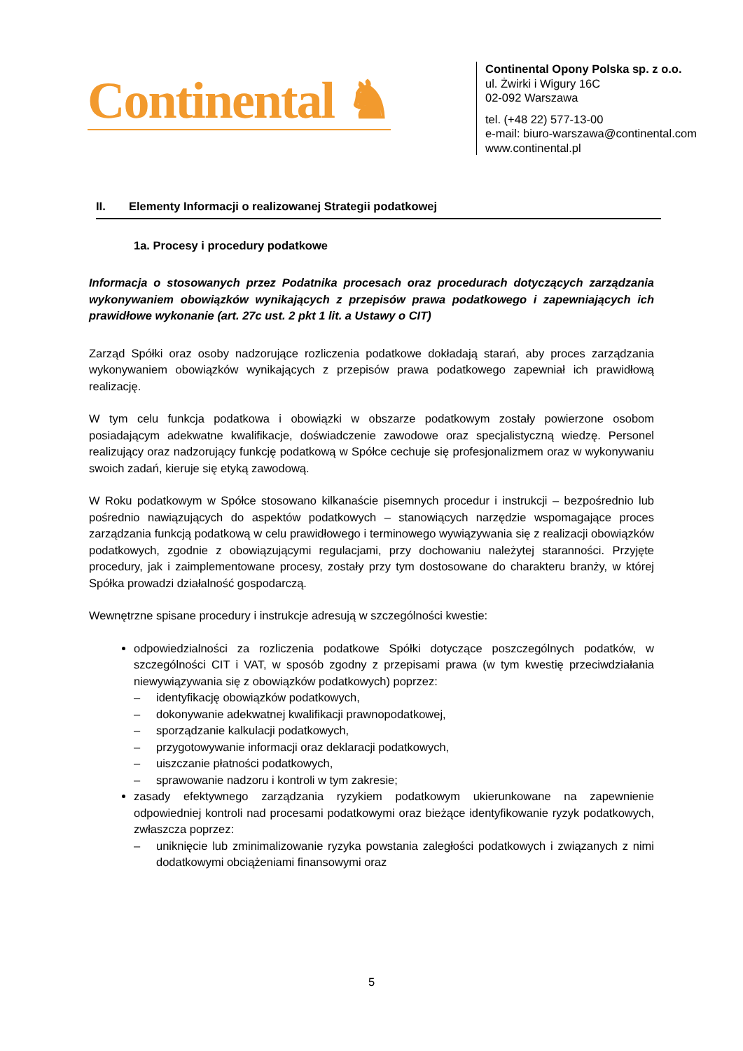Continental ♞
Continental Opony Polska sp. z o.o.
ul. Żwirki i Wigury 16C
02-092 Warszawa
tel. (+48 22) 577-13-00
e-mail: biuro-warszawa@continental.com
www.continental.pl
II. Elementy Informacji o realizowanej Strategii podatkowej
1a. Procesy i procedury podatkowe
Informacja o stosowanych przez Podatnika procesach oraz procedurach dotyczących zarządzania wykonywaniem obowiązków wynikających z przepisów prawa podatkowego i zapewniających ich prawidłowe wykonanie (art. 27c ust. 2 pkt 1 lit. a Ustawy o CIT)
Zarząd Spółki oraz osoby nadzorujące rozliczenia podatkowe dokładają starań, aby proces zarządzania wykonywaniem obowiązków wynikających z przepisów prawa podatkowego zapewniał ich prawidłową realizację.
W tym celu funkcja podatkowa i obowiązki w obszarze podatkowym zostały powierzone osobom posiadającym adekwatne kwalifikacje, doświadczenie zawodowe oraz specjalistyczną wiedzę. Personel realizujący oraz nadzorujący funkcję podatkową w Spółce cechuje się profesjonalizmem oraz w wykonywaniu swoich zadań, kieruje się etyką zawodową.
W Roku podatkowym w Spółce stosowano kilkanaście pisemnych procedur i instrukcji – bezpośrednio lub pośrednio nawiązujących do aspektów podatkowych – stanowiących narzędzie wspomagające proces zarządzania funkcją podatkową w celu prawidłowego i terminowego wywiązywania się z realizacji obowiązków podatkowych, zgodnie z obowiązującymi regulacjami, przy dochowaniu należytej staranności. Przyjęte procedury, jak i zaimplementowane procesy, zostały przy tym dostosowane do charakteru branży, w której Spółka prowadzi działalność gospodarczą.
Wewnętrzne spisane procedury i instrukcje adresują w szczególności kwestie:
odpowiedzialności za rozliczenia podatkowe Spółki dotyczące poszczególnych podatków, w szczególności CIT i VAT, w sposób zgodny z przepisami prawa (w tym kwestię przeciwdziałania niewywiązywania się z obowiązków podatkowych) poprzez:
– identyfikację obowiązków podatkowych,
– dokonywanie adekwatnej kwalifikacji prawnopodatkowej,
– sporządzanie kalkulacji podatkowych,
– przygotowywanie informacji oraz deklaracji podatkowych,
– uiszczanie płatności podatkowych,
– sprawowanie nadzoru i kontroli w tym zakresie;
zasady efektywnego zarządzania ryzykiem podatkowym ukierunkowane na zapewnienie odpowiedniej kontroli nad procesami podatkowymi oraz bieżące identyfikowanie ryzyk podatkowych, zwłaszcza poprzez:
– uniknięcie lub zminimalizowanie ryzyka powstania zaległości podatkowych i związanych z nimi dodatkowymi obciążeniami finansowymi oraz
5